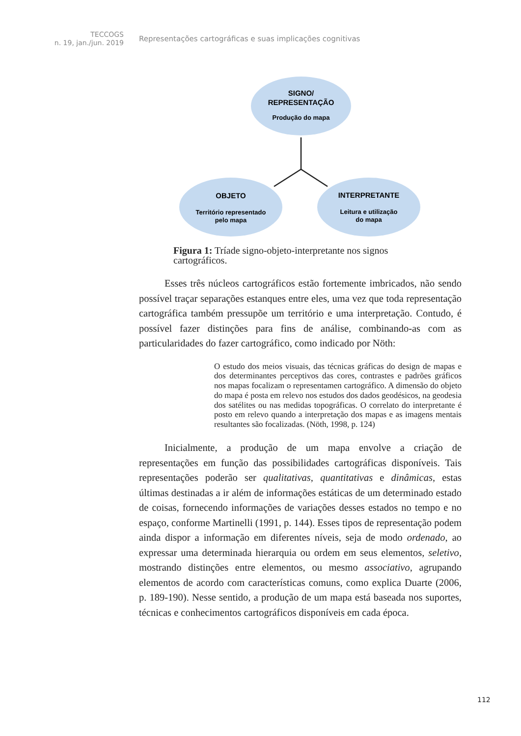TECCOGS
n. 19, jan./jun. 2019
Representações cartográficas e suas implicações cognitivas
SIGNO/
REPRESENTAÇÃO
Produção do mapa
OBJETO
Território representado
pelo mapa
INTERPRETANTE
Leitura e utilização
do mapa
Figura 1: Tríade signo-objeto-interpretante nos signos cartográficos.
Esses três núcleos cartográficos estão fortemente imbricados, não sendo possível traçar separações estanques entre eles, uma vez que toda representação cartográfica também pressupõe um território e uma interpretação. Contudo, é possível fazer distinções para fins de análise, combinando-as com as particularidades do fazer cartográfico, como indicado por Nöth:
O estudo dos meios visuais, das técnicas gráficas do design de mapas e dos determinantes perceptivos das cores, contrastes e padrões gráficos nos mapas focalizam o representamen cartográfico. A dimensão do objeto do mapa é posta em relevo nos estudos dos dados geodésicos, na geodesia dos satélites ou nas medidas topográficas. O correlato do interpretante é posto em relevo quando a interpretação dos mapas e as imagens mentais resultantes são focalizadas. (Nöth, 1998, p. 124)
Inicialmente, a produção de um mapa envolve a criação de representações em função das possibilidades cartográficas disponíveis. Tais representações poderão ser qualitativas, quantitativas e dinâmicas, estas últimas destinadas a ir além de informações estáticas de um determinado estado de coisas, fornecendo informações de variações desses estados no tempo e no espaço, conforme Martinelli (1991, p. 144). Esses tipos de representação podem ainda dispor a informação em diferentes níveis, seja de modo ordenado, ao expressar uma determinada hierarquia ou ordem em seus elementos, seletivo, mostrando distinções entre elementos, ou mesmo associativo, agrupando elementos de acordo com características comuns, como explica Duarte (2006, p. 189-190). Nesse sentido, a produção de um mapa está baseada nos suportes, técnicas e conhecimentos cartográficos disponíveis em cada época.
112